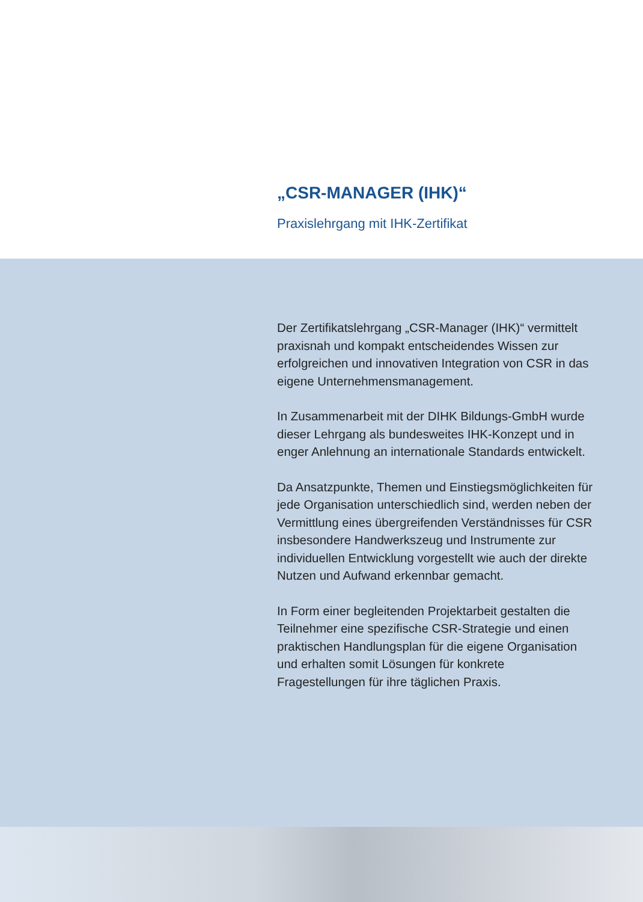„CSR-MANAGER (IHK)“
Praxislehrgang mit IHK-Zertifikat
Der Zertifikatslehrgang „CSR-Manager (IHK)“ vermit­telt praxisnah und kompakt entscheidendes Wissen zur erfolgreichen und innovativen Integration von CSR in das eigene Unternehmensmanagement.
In Zusammenarbeit mit der DIHK Bildungs-GmbH wurde dieser Lehrgang als bundesweites IHK-Konzept und in enger Anlehnung an internationale Standards entwickelt.
Da Ansatzpunkte, Themen und Einstiegsmöglich­keiten für jede Organisation unterschiedlich sind, werden neben der Vermittlung eines übergreifenden Verständnisses für CSR insbesondere Handwerks­zeug und Instrumente zur individuellen Entwicklung vorgestellt wie auch der direkte Nutzen und Aufwand erkennbar gemacht.
In Form einer begleitenden Projektarbeit gestalten die Teilnehmer eine spezifische CSR-Strategie und einen praktischen Handlungsplan für die eigene Organisation und erhalten somit Lösungen für kon­krete Fragestellungen für ihre täglichen Praxis.